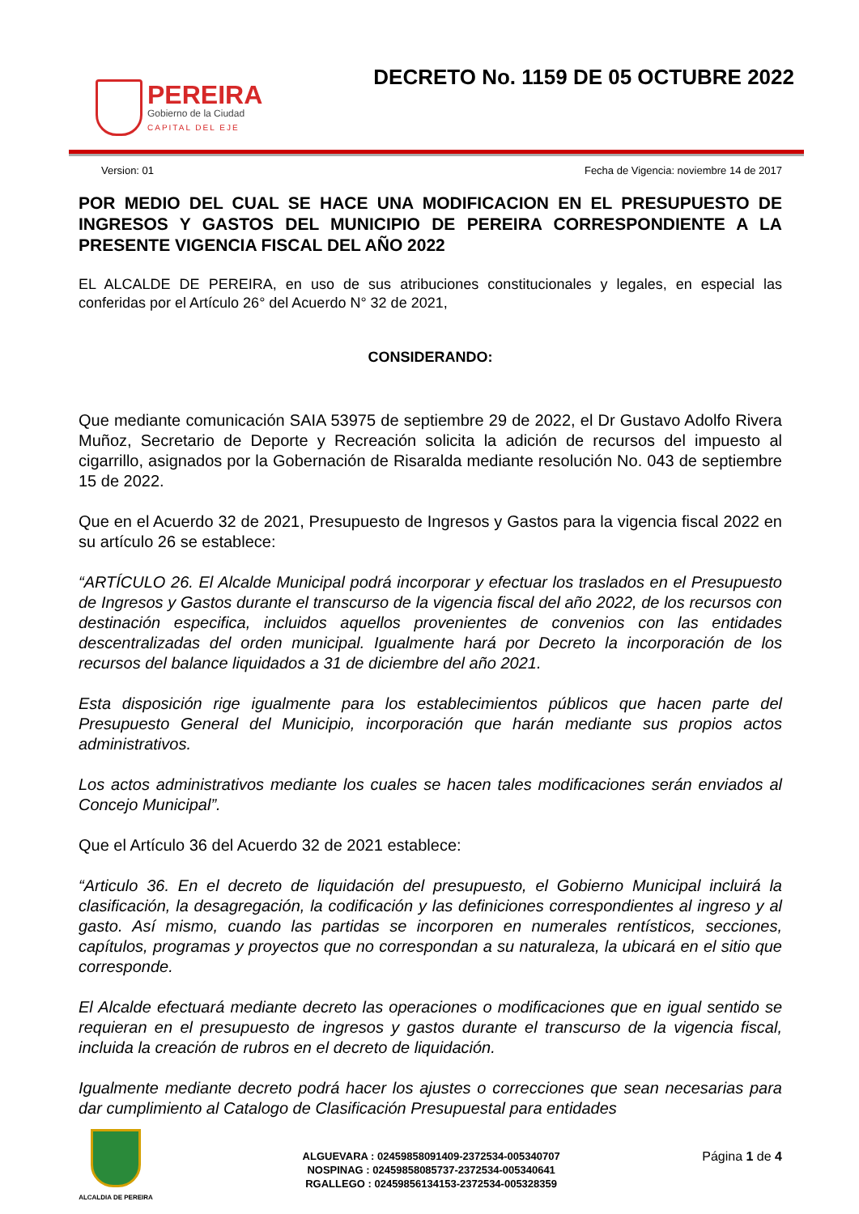PEREIRA
Gobierno de la Ciudad
CAPITAL DEL EJE
DECRETO No. 1159 DE 05 OCTUBRE 2022
Version: 01 Fecha de Vigencia: noviembre 14 de 2017
POR MEDIO DEL CUAL SE HACE UNA MODIFICACION EN EL PRESUPUESTO DE INGRESOS Y GASTOS DEL MUNICIPIO DE PEREIRA CORRESPONDIENTE A LA PRESENTE VIGENCIA FISCAL DEL AÑO 2022
EL ALCALDE DE PEREIRA, en uso de sus atribuciones constitucionales y legales, en especial las conferidas por el Artículo 26° del Acuerdo N° 32 de 2021,
CONSIDERANDO:
Que mediante comunicación SAIA 53975 de septiembre 29 de 2022, el Dr Gustavo Adolfo Rivera Muñoz, Secretario de Deporte y Recreación solicita la adición de recursos del impuesto al cigarrillo, asignados por la Gobernación de Risaralda mediante resolución No. 043 de septiembre 15 de 2022.
Que en el Acuerdo 32 de 2021, Presupuesto de Ingresos y Gastos para la vigencia fiscal 2022 en su artículo 26 se establece:
“ARTÍCULO 26. El Alcalde Municipal podrá incorporar y efectuar los traslados en el Presupuesto de Ingresos y Gastos durante el transcurso de la vigencia fiscal del año 2022, de los recursos con destinación especifica, incluidos aquellos provenientes de convenios con las entidades descentralizadas del orden municipal. Igualmente hará por Decreto la incorporación de los recursos del balance liquidados a 31 de diciembre del año 2021.
Esta disposición rige igualmente para los establecimientos públicos que hacen parte del Presupuesto General del Municipio, incorporación que harán mediante sus propios actos administrativos.
Los actos administrativos mediante los cuales se hacen tales modificaciones serán enviados al Concejo Municipal”.
Que el Artículo 36 del Acuerdo 32 de 2021 establece:
“Articulo 36. En el decreto de liquidación del presupuesto, el Gobierno Municipal incluirá la clasificación, la desagregación, la codificación y las definiciones correspondientes al ingreso y al gasto. Así mismo, cuando las partidas se incorporen en numerales rentísticos, secciones, capítulos, programas y proyectos que no correspondan a su naturaleza, la ubicará en el sitio que corresponde.
El Alcalde efectuará mediante decreto las operaciones o modificaciones que en igual sentido se requieran en el presupuesto de ingresos y gastos durante el transcurso de la vigencia fiscal, incluida la creación de rubros en el decreto de liquidación.
Igualmente mediante decreto podrá hacer los ajustes o correcciones que sean necesarias para dar cumplimiento al Catalogo de Clasificación Presupuestal para entidades
ALCALDIA DE PEREIRA
ALGUEVARA : 02459858091409-2372534-005340707
NOSPINAG : 02459858085737-2372534-005340641
RGALLEGO : 02459856134153-2372534-005328359
Página 1 de 4